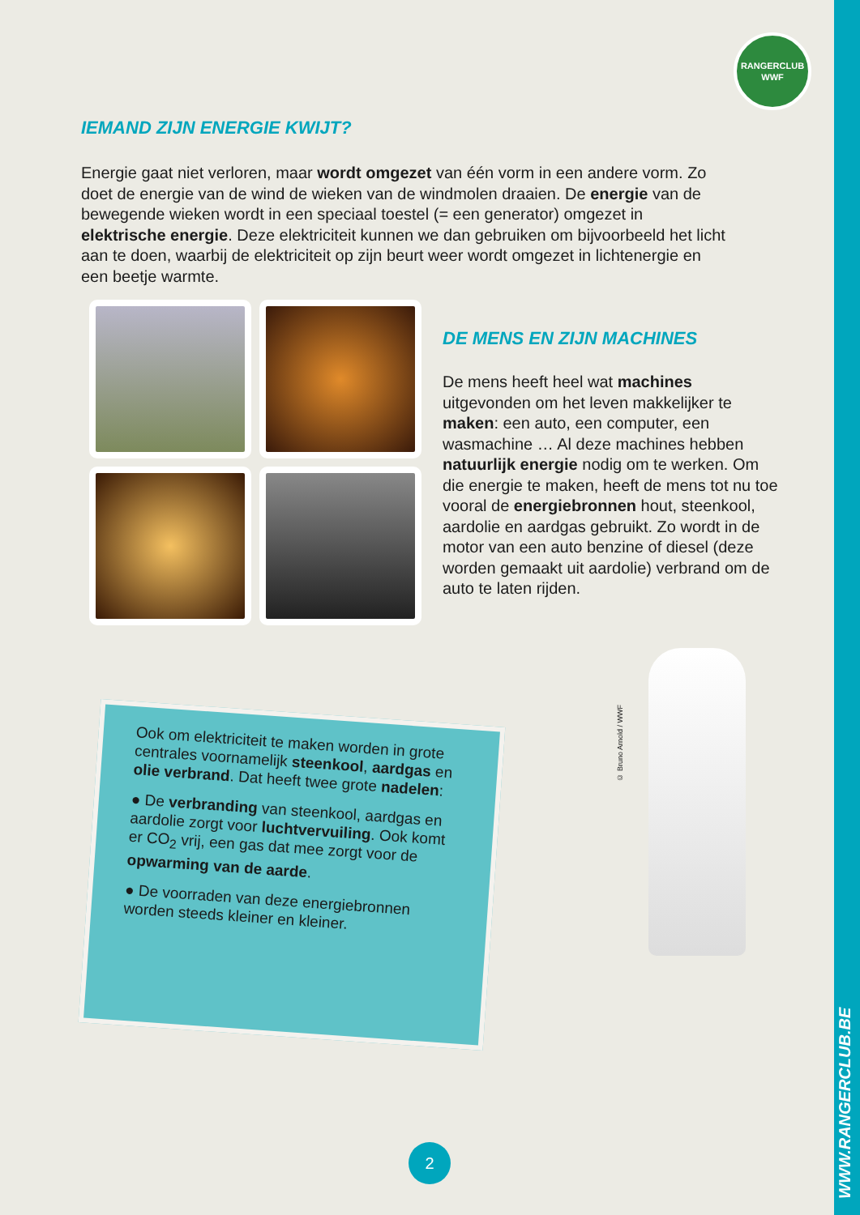RANGERCLUB
WWF
IEMAND ZIJN ENERGIE KWIJT?
Energie gaat niet verloren, maar wordt omgezet van één vorm in een andere vorm. Zo doet de energie van de wind de wieken van de windmolen draaien. De energie van de bewegende wieken wordt in een speciaal toestel (= een generator) omgezet in elektrische energie. Deze elektriciteit kunnen we dan gebruiken om bijvoorbeeld het licht aan te doen, waarbij de elektriciteit op zijn beurt weer wordt omgezet in lichtenergie en een beetje warmte.
DE MENS EN ZIJN MACHINES
De mens heeft heel wat machines uitgevonden om het leven makkelijker te maken: een auto, een computer, een wasmachine … Al deze machines hebben natuurlijk energie nodig om te werken. Om die energie te maken, heeft de mens tot nu toe vooral de energiebronnen hout, steenkool, aardolie en aardgas gebruikt. Zo wordt in de motor van een auto benzine of diesel (deze worden gemaakt uit aardolie) verbrand om de auto te laten rijden.
Ook om elektriciteit te maken worden in grote centrales voornamelijk steenkool, aardgas en olie verbrand. Dat heeft twee grote nadelen:
● De verbranding van steenkool, aardgas en aardolie zorgt voor luchtvervuiling. Ook komt er CO<sub>2</sub> vrij, een gas dat mee zorgt voor de opwarming van de aarde.
● De voorraden van deze energiebronnen worden steeds kleiner en kleiner.
© Bruno Arnold / WWF
2
WWW.RANGERCLUB.BE